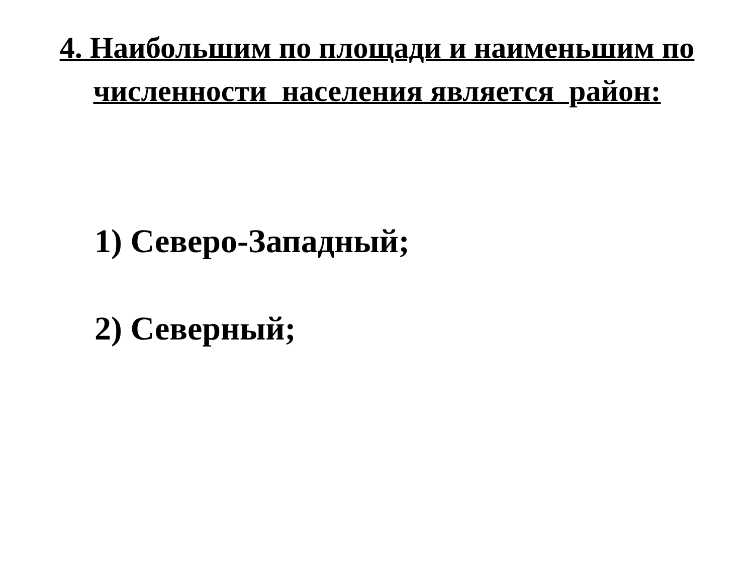4. Наибольшим по площади и наименьшим по
численности населения является район:
1) Северо-Западный;
2) Северный;